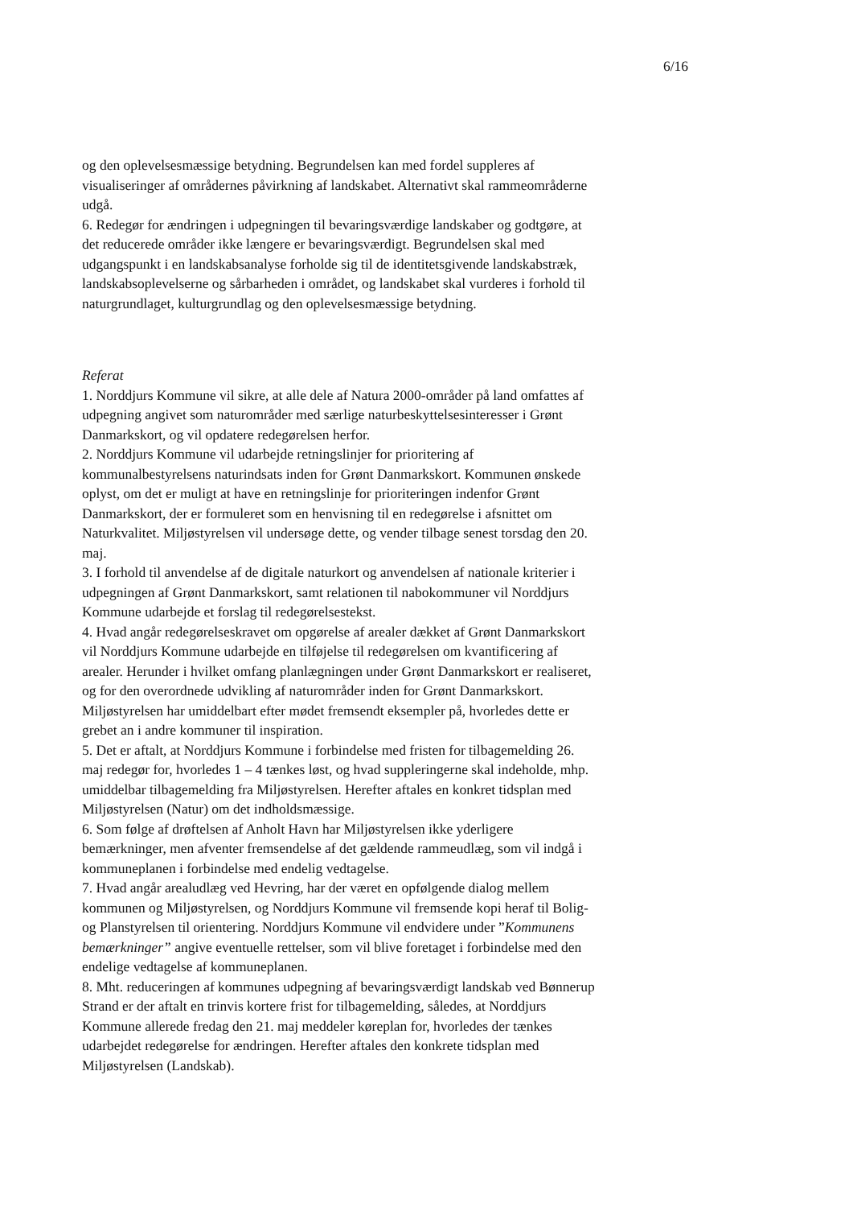6/16
og den oplevelsesmæssige betydning. Begrundelsen kan med fordel suppleres af visualiseringer af områdernes påvirkning af landskabet. Alternativt skal rammeområderne udgå.
6. Redegør for ændringen i udpegningen til bevaringsværdige landskaber og godtgøre, at det reducerede områder ikke længere er bevaringsværdigt. Begrundelsen skal med udgangspunkt i en landskabsanalyse forholde sig til de identitetsgivende landskabstræk, landskabsoplevelserne og sårbarheden i området, og landskabet skal vurderes i forhold til naturgrundlaget, kulturgrundlag og den oplevelsesmæssige betydning.
Referat
1. Norddjurs Kommune vil sikre, at alle dele af Natura 2000-områder på land omfattes af udpegning angivet som naturområder med særlige naturbeskyttelsesinteresser i Grønt Danmarkskort, og vil opdatere redegørelsen herfor.
2. Norddjurs Kommune vil udarbejde retningslinjer for prioritering af kommunalbestyrelsens naturindsats inden for Grønt Danmarkskort. Kommunen ønskede oplyst, om det er muligt at have en retningslinje for prioriteringen indenfor Grønt Danmarkskort, der er formuleret som en henvisning til en redegørelse i afsnittet om Naturkvalitet. Miljøstyrelsen vil undersøge dette, og vender tilbage senest torsdag den 20. maj.
3. I forhold til anvendelse af de digitale naturkort og anvendelsen af nationale kriterier i udpegningen af Grønt Danmarkskort, samt relationen til nabokommuner vil Norddjurs Kommune udarbejde et forslag til redegørelsestekst.
4. Hvad angår redegørelseskravet om opgørelse af arealer dækket af Grønt Danmarkskort vil Norddjurs Kommune udarbejde en tilføjelse til redegørelsen om kvantificering af arealer. Herunder i hvilket omfang planlægningen under Grønt Danmarkskort er realiseret, og for den overordnede udvikling af naturområder inden for Grønt Danmarkskort. Miljøstyrelsen har umiddelbart efter mødet fremsendt eksempler på, hvorledes dette er grebet an i andre kommuner til inspiration.
5. Det er aftalt, at Norddjurs Kommune i forbindelse med fristen for tilbagemelding 26. maj redegør for, hvorledes 1 – 4 tænkes løst, og hvad suppleringerne skal indeholde, mhp. umiddelbar tilbagemelding fra Miljøstyrelsen. Herefter aftales en konkret tidsplan med Miljøstyrelsen (Natur) om det indholdsmæssige.
6. Som følge af drøftelsen af Anholt Havn har Miljøstyrelsen ikke yderligere bemærkninger, men afventer fremsendelse af det gældende rammeudlæg, som vil indgå i kommuneplanen i forbindelse med endelig vedtagelse.
7. Hvad angår arealudlæg ved Hevring, har der været en opfølgende dialog mellem kommunen og Miljøstyrelsen, og Norddjurs Kommune vil fremsende kopi heraf til Bolig- og Planstyrelsen til orientering. Norddjurs Kommune vil endvidere under ”Kommunens bemærkninger” angive eventuelle rettelser, som vil blive foretaget i forbindelse med den endelige vedtagelse af kommuneplanen.
8. Mht. reduceringen af kommunes udpegning af bevaringsværdigt landskab ved Bønnerup Strand er der aftalt en trinvis kortere frist for tilbagemelding, således, at Norddjurs Kommune allerede fredag den 21. maj meddeler køreplan for, hvorledes der tænkes udarbejdet redegørelse for ændringen. Herefter aftales den konkrete tidsplan med Miljøstyrelsen (Landskab).